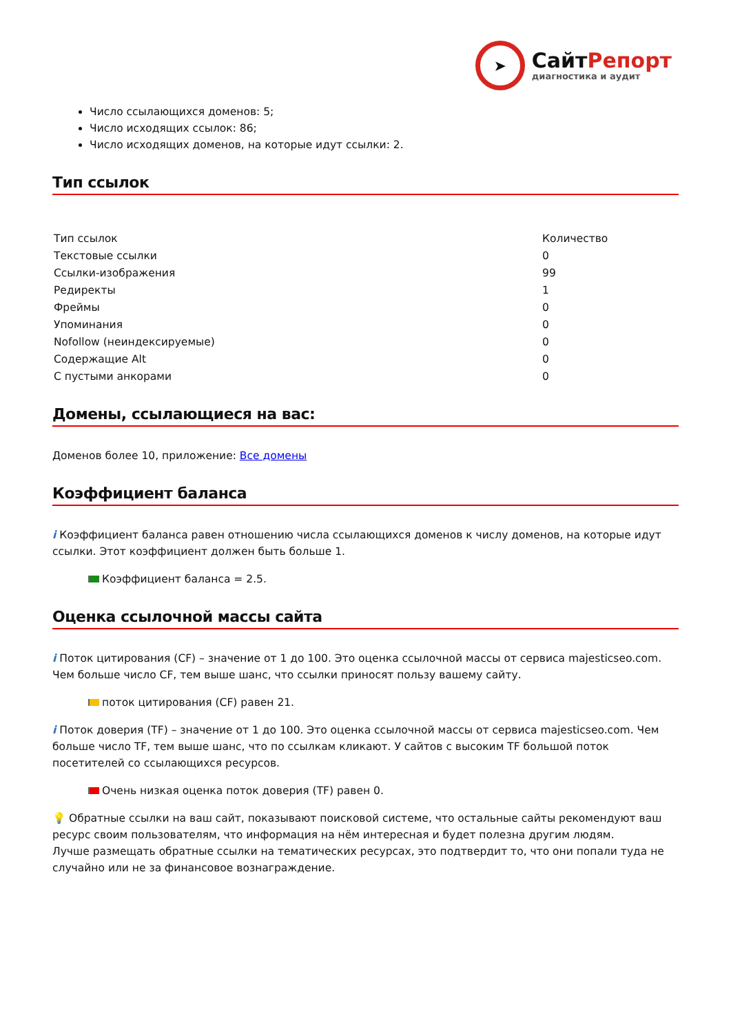➤
СайтРепорт
диагностика и аудит
Число ссылающихся доменов: 5;
Число исходящих ссылок: 86;
Число исходящих доменов, на которые идут ссылки: 2.
Тип ссылок
| Тип ссылок | Количество |
| --- | --- |
| Текстовые ссылки | 0 |
| Ссылки-изображения | 99 |
| Редиректы | 1 |
| Фреймы | 0 |
| Упоминания | 0 |
| Nofollow (неиндексируемые) | 0 |
| Содержащие Alt | 0 |
| С пустыми анкорами | 0 |
Домены, ссылающиеся на вас:
Доменов более 10, приложение: Все домены
Коэффициент баланса
i Коэффициент баланса равен отношению числа ссылающихся доменов к числу доменов, на которые идут ссылки. Этот коэффициент должен быть больше 1.
Коэффициент баланса = 2.5.
Оценка ссылочной массы сайта
i Поток цитирования (CF) – значение от 1 до 100. Это оценка ссылочной массы от сервиса majesticseo.com. Чем больше число CF, тем выше шанс, что ссылки приносят пользу вашему сайту.
поток цитирования (CF) равен 21.
i Поток доверия (TF) – значение от 1 до 100. Это оценка ссылочной массы от сервиса majesticseo.com. Чем больше число TF, тем выше шанс, что по ссылкам кликают. У сайтов с высоким TF большой поток посетителей со ссылающихся ресурсов.
Очень низкая оценка поток доверия (TF) равен 0.
💡 Обратные ссылки на ваш сайт, показывают поисковой системе, что остальные сайты рекомендуют ваш ресурс своим пользователям, что информация на нём интересная и будет полезна другим людям.
Лучше размещать обратные ссылки на тематических ресурсах, это подтвердит то, что они попали туда не случайно или не за финансовое вознаграждение.